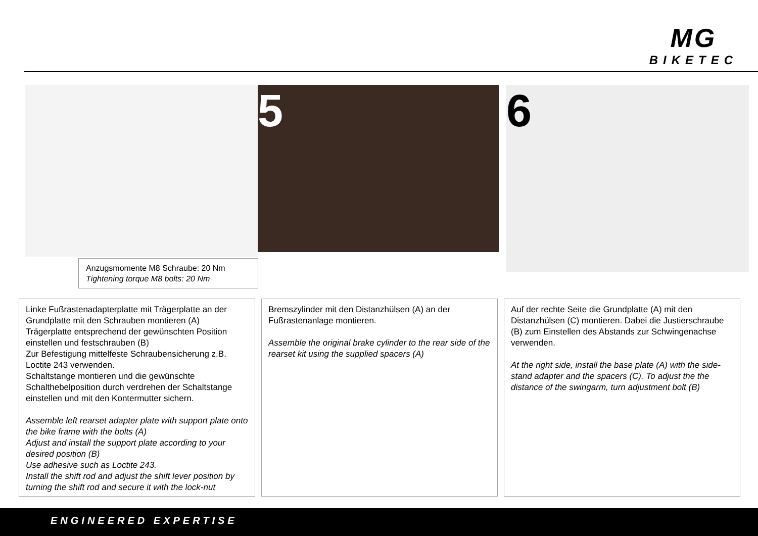MG
BIKETEC
5 6
Anzugsmomente M8 Schraube: 20 Nm
Tightening torque M8 bolts: 20 Nm
Linke Fußrastenadapterplatte mit Trägerplatte an der Grundplatte mit den Schrauben montieren (A)
Trägerplatte entsprechend der gewünschten Position einstellen und festschrauben (B)
Zur Befestigung mittelfeste Schraubensicherung z.B. Loctite 243 verwenden.
Schaltstange montieren und die gewünschte Schalthebelposition durch verdrehen der Schaltstange einstellen und mit den Kontermutter sichern.
Assemble left rearset adapter plate with support plate onto the bike frame with the bolts (A)
Adjust and install the support plate according to your desired position (B)
Use adhesive such as Loctite 243.
Install the shift rod and adjust the shift lever position by turning the shift rod and secure it with the lock-nut
Bremszylinder mit den Distanzhülsen (A) an der Fußrastenanlage montieren.
Assemble the original brake cylinder to the rear side of the rearset kit using the supplied spacers (A)
Auf der rechte Seite die Grundplatte (A) mit den Distanzhülsen (C) montieren. Dabei die Justierschraube (B) zum Einstellen des Abstands zur Schwingenachse verwenden.
At the right side, install the base plate (A) with the side-stand adapter and the spacers (C). To adjust the the distance of the swingarm, turn adjustment bolt (B)
ENGINEERED EXPERTISE